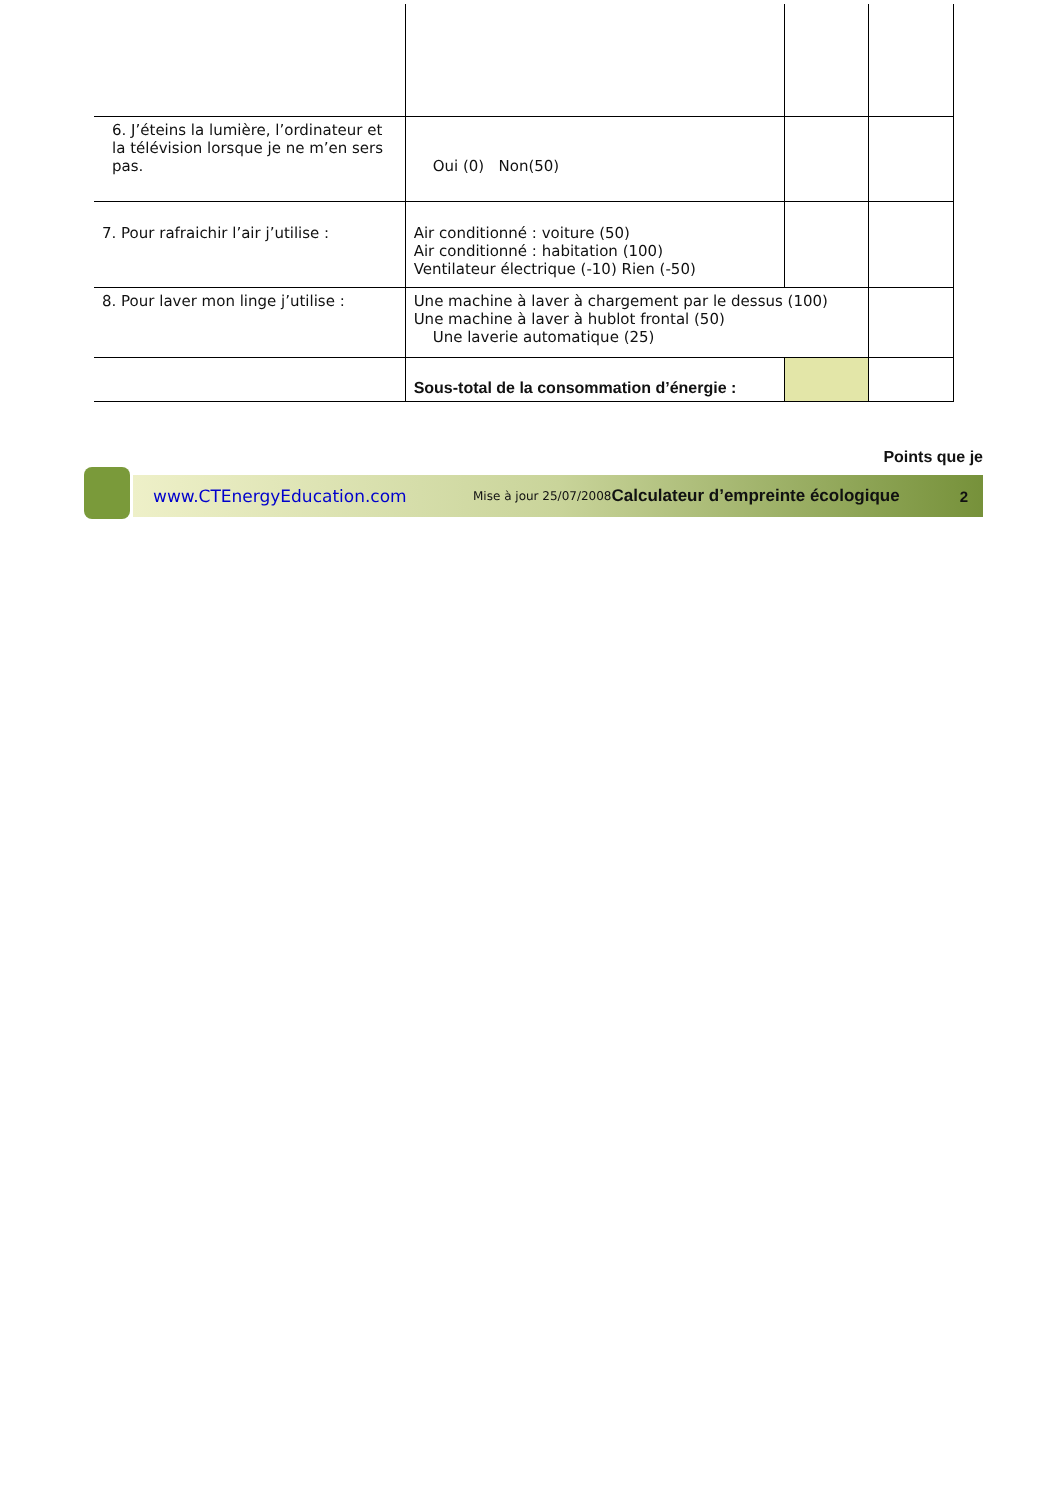| 6. J’éteins la lumière, l’ordinateur et la télévision lorsque je ne m’en sers pas. | Oui (0) Non(50) | | |
| 7. Pour rafraichir l’air j’utilise : | Air conditionné : voiture (50) Air conditionné : habitation (100) Ventilateur électrique (-10) Rien (-50) | | |
| 8. Pour laver mon linge j’utilise : | Une machine à laver à chargement par le dessus (100) Une machine à laver à hublot frontal (50) Une laverie automatique (25) | | |
| | Sous-total de la consommation d’énergie : | | |
Points que je
www.CTEnergyEducation.com Mise à jour 25/07/2008 Calculateur d’empreinte écologique 2